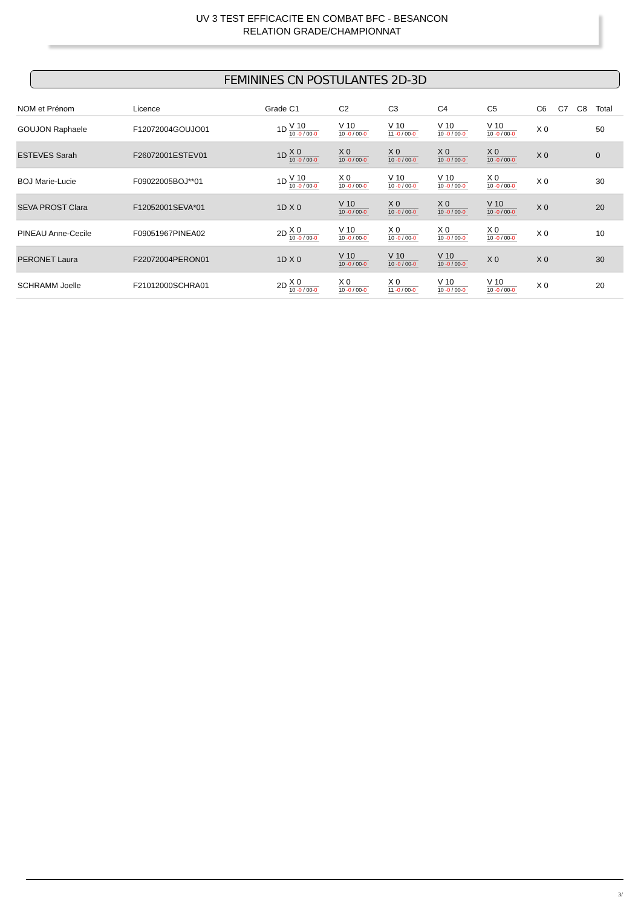UV 3 TEST EFFICACITE EN COMBAT BFC - BESANCON
RELATION GRADE/CHAMPIONNAT
FEMININES CN POSTULANTES 2D-3D
| NOM et Prénom | Licence | Grade | C1 | C2 | C3 | C4 | C5 | C6 | C7 | C8 | Total |
| --- | --- | --- | --- | --- | --- | --- | --- | --- | --- | --- | --- |
| GOUJON Raphaele | F12072004GOUJO01 | 1D | V 10 10 -0 / 00- 0 | V 10 10 -0 / 00- 0 | V 10 11 -0 / 00- 0 | V 10 10 -0 / 00- 0 | V 10 10 -0 / 00- 0 | X 0 | | | 50 |
| ESTEVES Sarah | F26072001ESTEV01 | 1D | X 0 10 -0 / 00- 0 | X 0 10 -0 / 00- 0 | X 0 10 -0 / 00- 0 | X 0 10 -0 / 00- 0 | X 0 10 -0 / 00- 0 | X 0 | | | 0 |
| BOJ Marie-Lucie | F09022005BOJ**01 | 1D | V 10 10 -0 / 00- 0 | X 0 10 -0 / 00- 0 | V 10 10 -0 / 00- 0 | V 10 10 -0 / 00- 0 | X 0 10 -0 / 00- 0 | X 0 | | | 30 |
| SEVA PROST Clara | F12052001SEVA*01 | 1D | X 0 | V 10 10 -0 / 00- 0 | X 0 10 -0 / 00- 0 | X 0 10 -0 / 00- 0 | V 10 10 -0 / 00- 0 | X 0 | | | 20 |
| PINEAU Anne-Cecile | F09051967PINEA02 | 2D | X 0 10 -0 / 00- 0 | V 10 10 -0 / 00- 0 | X 0 10 -0 / 00- 0 | X 0 10 -0 / 00- 0 | X 0 10 -0 / 00- 0 | X 0 | | | 10 |
| PERONET Laura | F22072004PERON01 | 1D | X 0 | V 10 10 -0 / 00- 0 | V 10 10 -0 / 00- 0 | V 10 10 -0 / 00- 0 | X 0 | X 0 | | | 30 |
| SCHRAMM Joelle | F21012000SCHRA01 | 2D | X 0 10 -0 / 00- 0 | X 0 10 -0 / 00- 0 | X 0 11 -0 / 00- 0 | V 10 10 -0 / 00- 0 | V 10 10 -0 / 00- 0 | X 0 | | | 20 |
3/